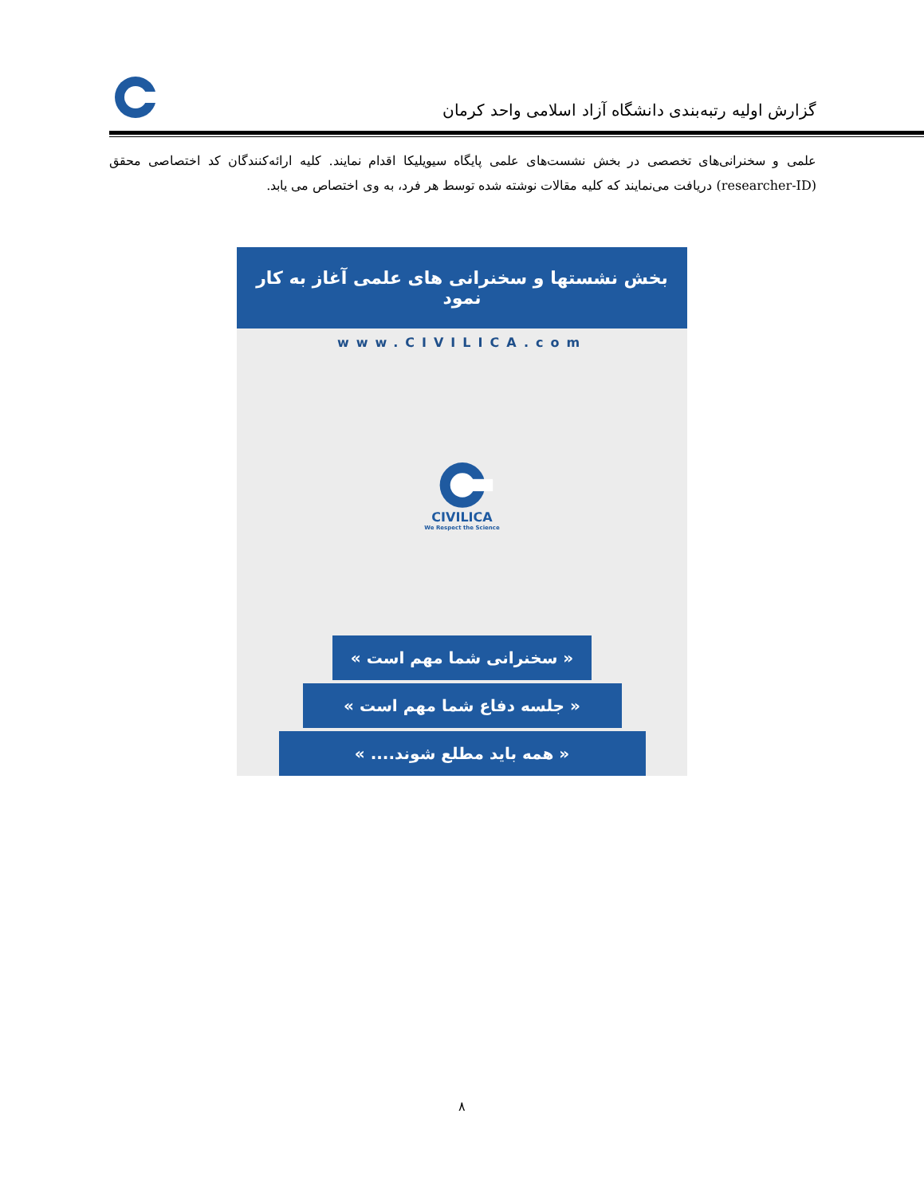گزارش اولیه رتبه‌بندی دانشگاه آزاد اسلامی واحد کرمان
علمی و سخنرانی‌های تخصصی در بخش نشست‌های علمی پایگاه سیویلیکا اقدام نمایند. کلیه ارائه‌کنندگان کد اختصاصی محقق (researcher-ID) دریافت می‌نمایند که کلیه مقالات نوشته شده توسط هر فرد، به وی اختصاص می یابد.
بخش نشستها و سخنرانی های علمی آغاز به کار نمود
www.CIVILICA.com
CIVILICA
We Respect the Science
« سخنرانی شما مهم است »
« جلسه دفاع شما مهم است »
« همه باید مطلع شوند.... »
۸